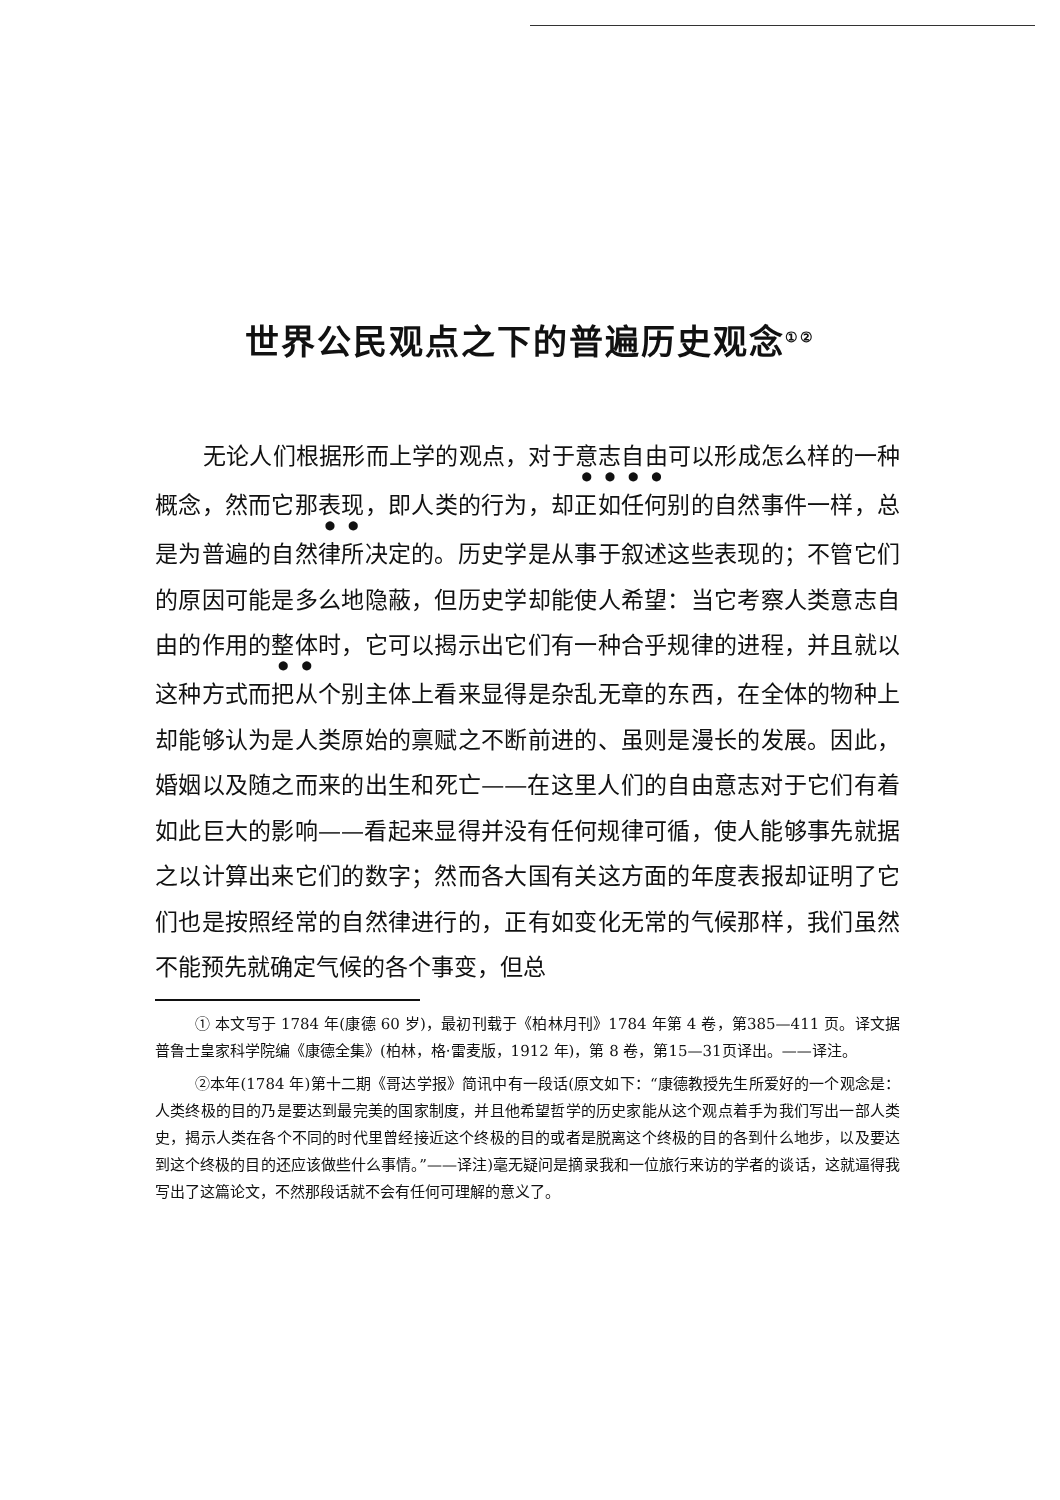世界公民观点之下的普遍历史观念<sup>①②</sup>
无论人们根据形而上学的观点，对于意志自由可以形成怎么样的一种概念，然而它那表现，即人类的行为，却正如任何别的自然事件一样，总是为普遍的自然律所决定的。历史学是从事于叙述这些表现的；不管它们的原因可能是多么地隐蔽，但历史学却能使人希望：当它考察人类意志自由的作用的整体时，它可以揭示出它们有一种合乎规律的进程，并且就以这种方式而把从个别主体上看来显得是杂乱无章的东西，在全体的物种上却能够认为是人类原始的禀赋之不断前进的、虽则是漫长的发展。因此，婚姻以及随之而来的出生和死亡——在这里人们的自由意志对于它们有着如此巨大的影响——看起来显得并没有任何规律可循，使人能够事先就据之以计算出来它们的数字；然而各大国有关这方面的年度表报却证明了它们也是按照经常的自然律进行的，正有如变化无常的气候那样，我们虽然不能预先就确定气候的各个事变，但总
① 本文写于 1784 年(康德 60 岁)，最初刊载于《柏林月刊》1784 年第 4 卷，第385—411 页。译文据普鲁士皇家科学院编《康德全集》(柏林，格·雷麦版，1912 年)，第 8 卷，第15—31页译出。——译注。
②本年(1784 年)第十二期《哥达学报》简讯中有一段话(原文如下：“康德教授先生所爱好的一个观念是：人类终极的目的乃是要达到最完美的国家制度，并且他希望哲学的历史家能从这个观点着手为我们写出一部人类史，揭示人类在各个不同的时代里曾经接近这个终极的目的或者是脱离这个终极的目的各到什么地步，以及要达到这个终极的目的还应该做些什么事情。”——译注)毫无疑问是摘录我和一位旅行来访的学者的谈话，这就逼得我写出了这篇论文，不然那段话就不会有任何可理解的意义了。